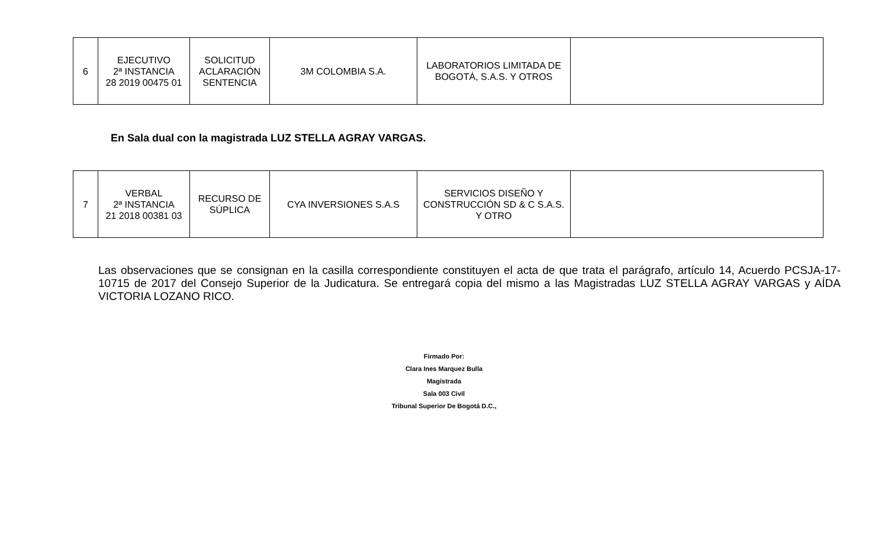| 6 | EJECUTIVO 2ª INSTANCIA 28 2019 00475 01 | SOLICITUD ACLARACIÓN SENTENCIA | 3M COLOMBIA S.A. | LABORATORIOS LIMITADA DE BOGOTÁ, S.A.S. Y OTROS | |
En Sala dual con la magistrada LUZ STELLA AGRAY VARGAS.
| 7 | VERBAL 2ª INSTANCIA 21 2018 00381 03 | RECURSO DE SÚPLICA | CYA INVERSIONES S.A.S | SERVICIOS DISEÑO Y CONSTRUCCIÓN SD & C S.A.S. Y OTRO | |
Las observaciones que se consignan en la casilla correspondiente constituyen el acta de que trata el parágrafo, artículo 14, Acuerdo PCSJA-17-10715 de 2017 del Consejo Superior de la Judicatura. Se entregará copia del mismo a las Magistradas LUZ STELLA AGRAY VARGAS y AÍDA VICTORIA LOZANO RICO.
Firmado Por:
Clara Ines Marquez Bulla
Magistrada
Sala 003 Civil
Tribunal Superior De Bogotá D.C.,